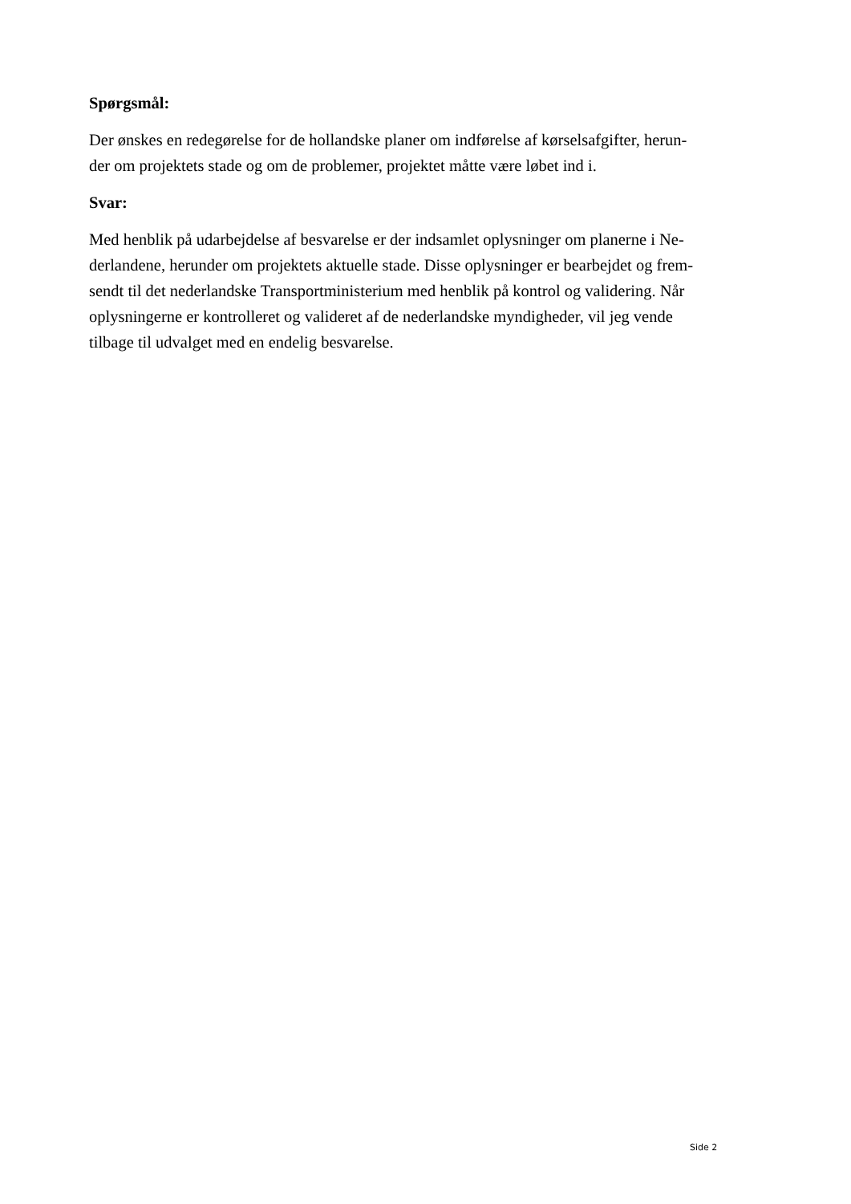Spørgsmål:
Der ønskes en redegørelse for de hollandske planer om indførelse af kørselsafgifter, herun-
der om projektets stade og om de problemer, projektet måtte være løbet ind i.
Svar:
Med henblik på udarbejdelse af besvarelse er der indsamlet oplysninger om planerne i Ne-
derlandene, herunder om projektets aktuelle stade. Disse oplysninger er bearbejdet og frem-
sendt til det nederlandske Transportministerium med henblik på kontrol og validering. Når
oplysningerne er kontrolleret og valideret af de nederlandske myndigheder, vil jeg vende
tilbage til udvalget med en endelig besvarelse.
Side 2